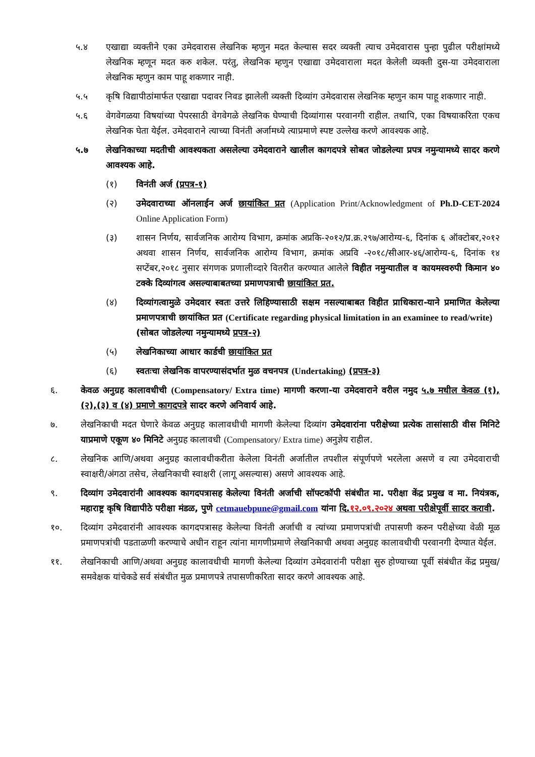५.४ एखाद्या व्यक्तीने एका उमेदवारास लेखनिक म्हणुन मदत केल्यास सदर व्यक्ती त्याच उमेदवारास पुन्हा पुढील परीक्षांमध्ये लेखनिक म्हणून मदत करु शकेल. परंतु, लेखनिक म्हणुन एखाद्या उमेदवाराला मदत केलेली व्यक्ती दुस-या उमेदवाराला लेखनिक म्हणुन काम पाहू शकणार नाही.
५.५ कृषि विद्यापीठांमार्फत एखाद्या पदावर निवड झालेली व्यक्ती दिव्यांग उमेदवारास लेखनिक म्हणुन काम पाहू शकणार नाही.
५.६ वेगवेगळया विषयांच्या पेपरसाठी वेगवेगळे लेखनिक घेण्याची दिव्यांगास परवानगी राहील. तथापि, एका विषयाकरिता एकच लेखनिक घेता येईल. उमेदवाराने त्याच्या विनंती अर्जामध्ये त्याप्रमाणे स्पष्ट उल्लेख करणे आवश्यक आहे.
५.७ लेखनिकाच्या मदतीची आवश्यकता असलेल्या उमेदवाराने खालील कागदपत्रे सोबत जोडलेल्या प्रपत्र नमुन्यामध्ये सादर करणे आवश्यक आहे.
(१) विनंती अर्ज (प्रपत्र-१)
(२) उमेदवाराच्या ऑनलाईन अर्ज छायांकित प्रत (Application Print/Acknowledgment of Ph.D-CET-2024 Online Application Form)
(३) शासन निर्णय, सार्वजनिक आरोग्य विभाग, क्रमांक अप्रकि-२०१२/प्र.क्र.२९७/आरोग्य-६, दिनांक ६ ऑक्टोबर,२०१२ अथवा शासन निर्णय, सार्वजनिक आरोग्य विभाग, क्रमांक अप्रवि -२०१८/सीआर-४६/आरोग्य-६, दिनांक १४ सप्टेंबर,२०१८ नुसार संगणक प्रणालीव्दारे वितरीत करण्यात आलेले विहीत नमुन्यातील व कायमस्वरुपी किमान ४० टक्के दिव्यांगत्व असल्याबाबतच्या प्रमाणपत्राची छायांकित प्रत.
(४) दिव्यांगत्वामुळे उमेदवार स्वतः उत्तरे लिहिण्यासाठी सक्षम नसल्याबाबत विहीत प्राधिकारा-याने प्रमाणित केलेल्या प्रमाणपत्राची छायांकित प्रत (Certificate regarding physical limitation in an examinee to read/write)
(सोबत जोडलेल्या नमुन्यामध्ये प्रपत्र-२)
(५) लेखनिकाच्या आधार कार्डची छायांकित प्रत
(६) स्वतःचा लेखनिक वापरण्यासंदर्भात मुळ वचनपत्र (Undertaking) (प्रपत्र-३)
६. केवळ अनुग्रह कालावधीची (Compensatory/ Extra time) मागणी करणा-या उमेदवाराने वरील नमुद ५.७ मधील केवळ (१),(२),(३) व (४) प्रमाणे कागदपत्रे सादर करणे अनिवार्य आहे.
७. लेखनिकाची मदत घेणारे केवळ अनुग्रह कालावधीची मागणी केलेल्या दिव्यांग उमेदवारांना परीक्षेच्या प्रत्येक तासांसाठी वीस मिनिटे याप्रमाणे एकूण ४० मिनिटे अनुग्रह कालावधी (Compensatory/ Extra time) अनुज्ञेय राहील.
८. लेखनिक आणि/अथवा अनुग्रह कालावधीकरीता केलेला विनंती अर्जातील तपशील संपूर्णपणे भरलेला असणे व त्या उमेदवाराची स्वाक्षरी/अंगठा तसेच, लेखनिकाची स्वाक्षरी (लागू असल्यास) असणे आवश्यक आहे.
९. दिव्यांग उमेदवारांनी आवश्यक कागदपत्रासह केलेल्या विनंती अर्जाची सॉफ्टकॉपी संबंधीत मा. परीक्षा केंद्र प्रमुख व मा. नियंत्रक, महाराष्ट्र कृषि विद्यापीठे परीक्षा मंडळ, पुणे cetmauebpune@gmail.com यांना दि.१२.०९.२०२४ अथवा परीक्षेपूर्वी सादर करावी.
१०. दिव्यांग उमेदवारांनी आवश्यक कागदपत्रासह केलेल्या विनंती अर्जाची व त्यांच्या प्रमाणपत्रांची तपासणी करुन परीक्षेच्या वेळी मूळ प्रमाणपत्रांची पडताळणी करण्याचे अधीन राहून त्यांना मागणीप्रमाणे लेखनिकाची अथवा अनुग्रह कालावधीची परवानगी देण्यात येईल.
११. लेखनिकाची आणि/अथवा अनुग्रह कालावधीची मागणी केलेल्या दिव्यांग उमेदवारांनी परीक्षा सुरु होण्याच्या पूर्वी संबंधीत केंद्र प्रमुख/ समवेक्षक यांचेकडे सर्व संबंधीत मुळ प्रमाणपत्रे तपासणीकरिता सादर करणे आवश्यक आहे.